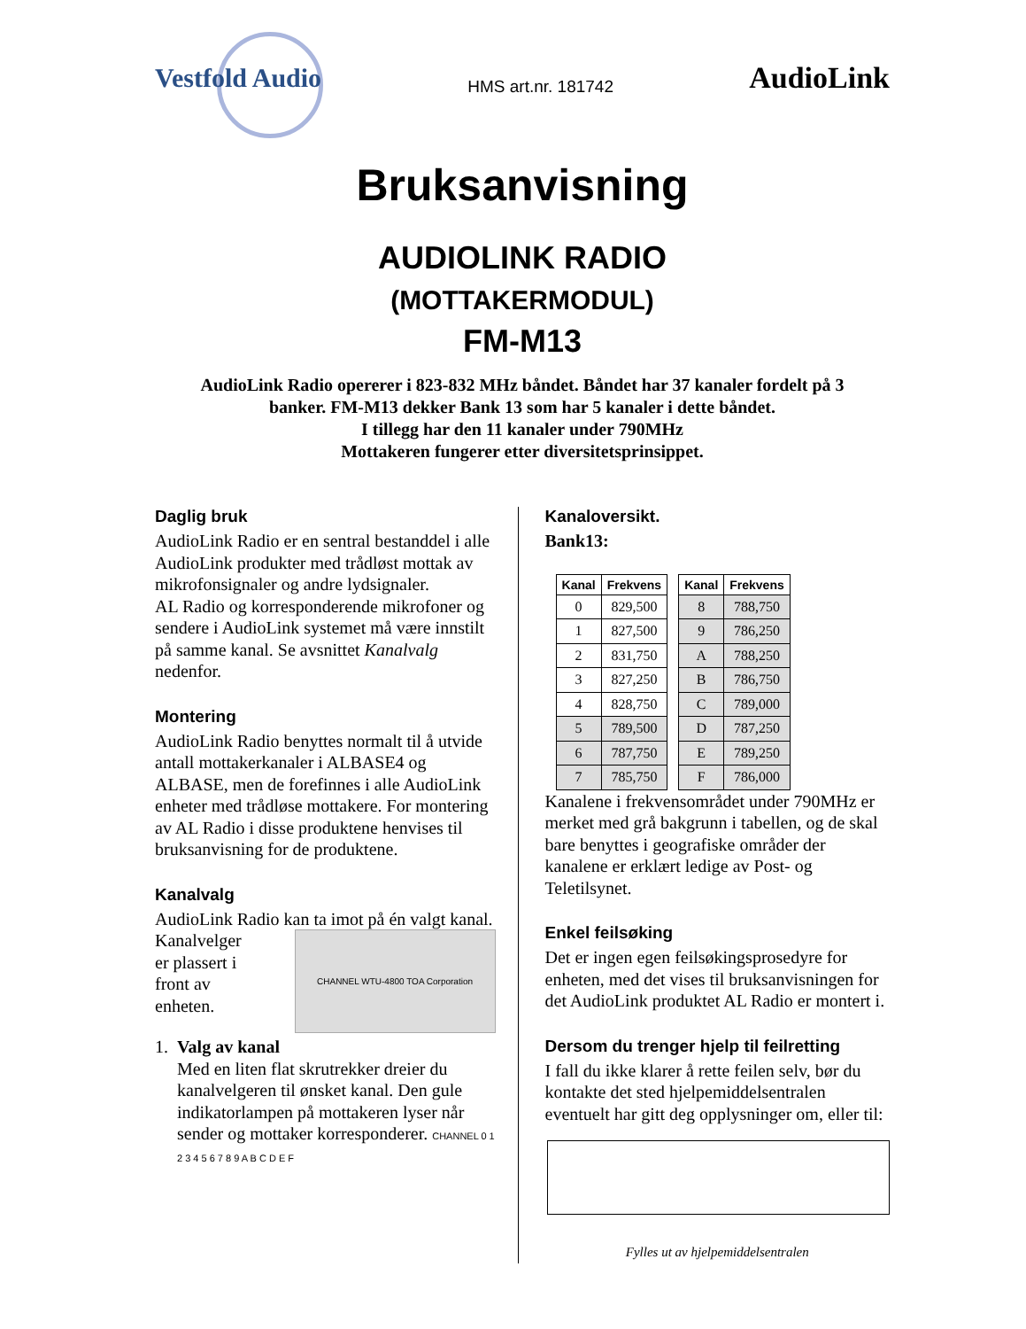Vestfold Audio
HMS art.nr. 181742
AudioLink
Bruksanvisning
AUDIOLINK RADIO
(MOTTAKERMODUL)
FM-M13
AudioLink Radio opererer i 823-832 MHz båndet. Båndet har 37 kanaler fordelt på 3
banker. FM-M13 dekker Bank 13 som har 5 kanaler i dette båndet.
I tillegg har den 11 kanaler under 790MHz
Mottakeren fungerer etter diversitetsprinsippet.
Daglig bruk
AudioLink Radio er en sentral bestanddel i alle AudioLink produkter med trådløst mottak av mikrofonsignaler og andre lydsignaler.
AL Radio og korresponderende mikrofoner og sendere i AudioLink systemet må være innstilt på samme kanal. Se avsnittet Kanalvalg nedenfor.
Montering
AudioLink Radio benyttes normalt til å utvide antall mottakerkanaler i ALBASE4 og ALBASE, men de forefinnes i alle AudioLink enheter med trådløse mottakere. For montering av AL Radio i disse produktene henvises til bruksanvisning for de produktene.
Kanalvalg
AudioLink Radio kan ta imot på én valgt kanal.
CHANNEL WTU-4800 TOA Corporation
Kanalvelger
er plassert i
front av
enheten.
1. Valg av kanal
Med en liten flat skrutrekker dreier du kanalvelgeren til ønsket kanal. Den gule indikatorlampen på mottakeren lyser når sender og mottaker korresponderer. CHANNEL 0 1 2 3 4 5 6 7 8 9 A B C D E F
Kanaloversikt.
Bank13:
| Kanal | Frekvens |
| --- | --- |
| 0 | 829,500 |
| 1 | 827,500 |
| 2 | 831,750 |
| 3 | 827,250 |
| 4 | 828,750 |
| 5 | 789,500 |
| 6 | 787,750 |
| 7 | 785,750 |
| Kanal | Frekvens |
| --- | --- |
| 8 | 788,750 |
| 9 | 786,250 |
| A | 788,250 |
| B | 786,750 |
| C | 789,000 |
| D | 787,250 |
| E | 789,250 |
| F | 786,000 |
Kanalene i frekvensområdet under 790MHz er merket med grå bakgrunn i tabellen, og de skal bare benyttes i geografiske områder der kanalene er erklært ledige av Post- og Teletilsynet.
Enkel feilsøking
Det er ingen egen feilsøkingsprosedyre for enheten, med det vises til bruksanvisningen for det AudioLink produktet AL Radio er montert i.
Dersom du trenger hjelp til feilretting
I fall du ikke klarer å rette feilen selv, bør du kontakte det sted hjelpemiddelsentralen eventuelt har gitt deg opplysninger om, eller til:
Fylles ut av hjelpemiddelsentralen